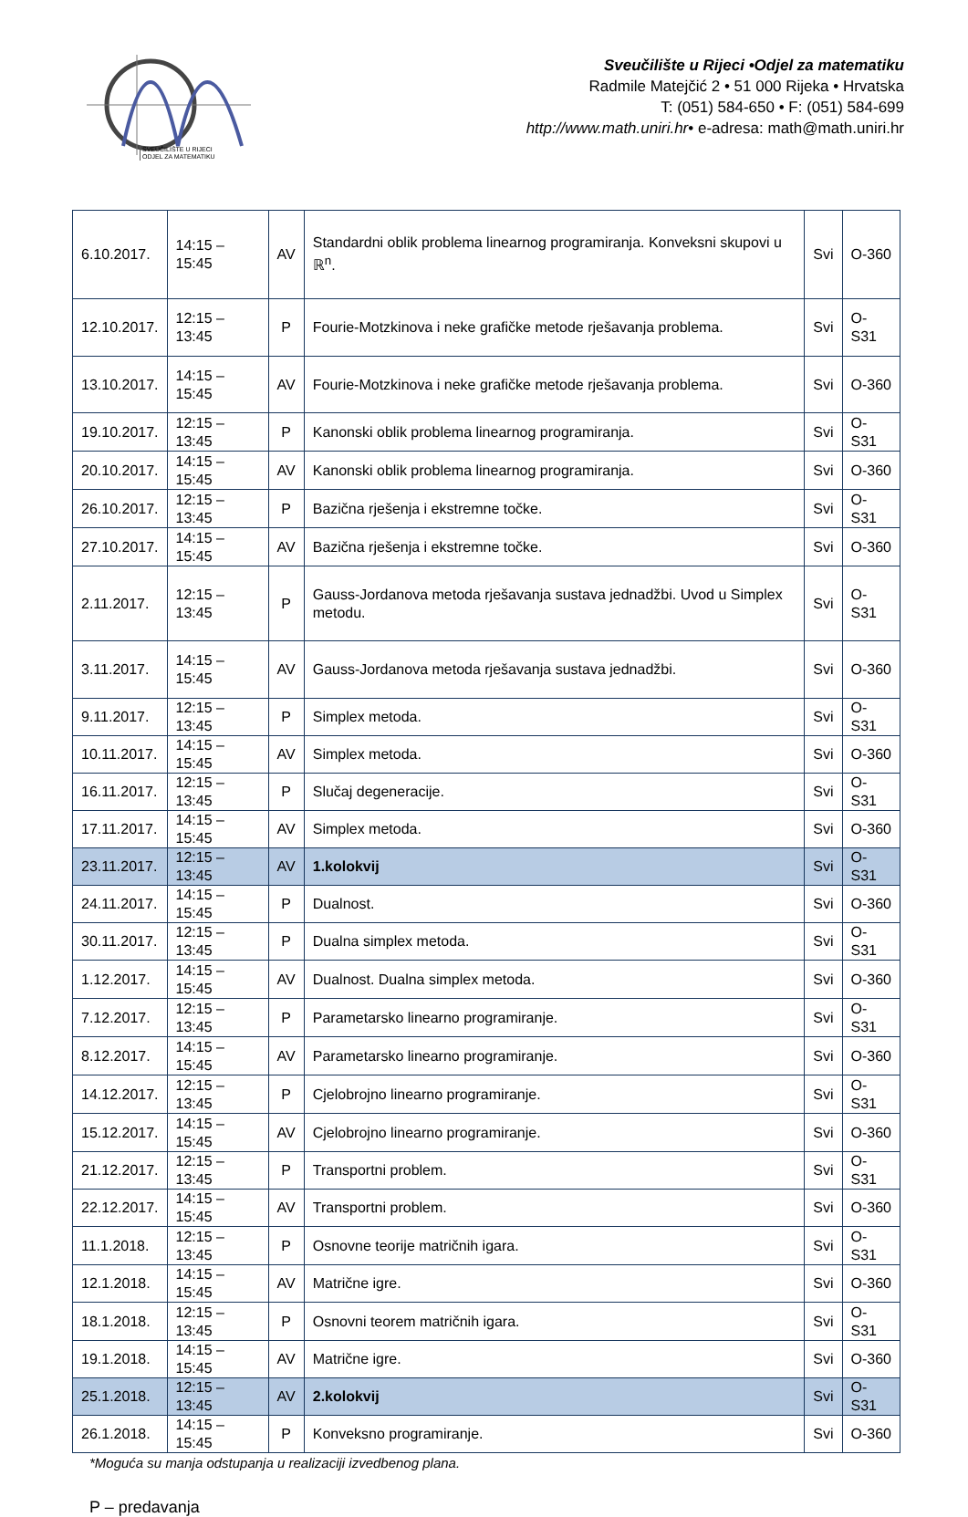SVEUČILIŠTE U RIJECI
ODJEL ZA MATEMATIKU
Sveučilište u Rijeci •Odjel za matematiku
Radmile Matejčić 2 • 51 000 Rijeka • Hrvatska
T: (051) 584-650 • F: (051) 584-699
http://www.math.uniri.hr• e-adresa: math@math.uniri.hr
| 6.10.2017. | 14:15 – 15:45 | AV | Standardni oblik problema linearnog programiranja. Konveksni skupovi u ℝ<sup>n</sup>. | Svi | O-360 |
| 12.10.2017. | 12:15 – 13:45 | P | Fourie-Motzkinova i neke grafičke metode rješavanja problema. | Svi | O-S31 |
| 13.10.2017. | 14:15 – 15:45 | AV | Fourie-Motzkinova i neke grafičke metode rješavanja problema. | Svi | O-360 |
| 19.10.2017. | 12:15 – 13:45 | P | Kanonski oblik problema linearnog programiranja. | Svi | O-S31 |
| 20.10.2017. | 14:15 – 15:45 | AV | Kanonski oblik problema linearnog programiranja. | Svi | O-360 |
| 26.10.2017. | 12:15 – 13:45 | P | Bazična rješenja i ekstremne točke. | Svi | O-S31 |
| 27.10.2017. | 14:15 – 15:45 | AV | Bazična rješenja i ekstremne točke. | Svi | O-360 |
| 2.11.2017. | 12:15 – 13:45 | P | Gauss-Jordanova metoda rješavanja sustava jednadžbi. Uvod u Simplex metodu. | Svi | O-S31 |
| 3.11.2017. | 14:15 – 15:45 | AV | Gauss-Jordanova metoda rješavanja sustava jednadžbi. | Svi | O-360 |
| 9.11.2017. | 12:15 – 13:45 | P | Simplex metoda. | Svi | O-S31 |
| 10.11.2017. | 14:15 – 15:45 | AV | Simplex metoda. | Svi | O-360 |
| 16.11.2017. | 12:15 – 13:45 | P | Slučaj degeneracije. | Svi | O-S31 |
| 17.11.2017. | 14:15 – 15:45 | AV | Simplex metoda. | Svi | O-360 |
| 23.11.2017. | 12:15 – 13:45 | AV | 1.kolokvij | Svi | O-S31 |
| 24.11.2017. | 14:15 – 15:45 | P | Dualnost. | Svi | O-360 |
| 30.11.2017. | 12:15 – 13:45 | P | Dualna simplex metoda. | Svi | O-S31 |
| 1.12.2017. | 14:15 – 15:45 | AV | Dualnost. Dualna simplex metoda. | Svi | O-360 |
| 7.12.2017. | 12:15 – 13:45 | P | Parametarsko linearno programiranje. | Svi | O-S31 |
| 8.12.2017. | 14:15 – 15:45 | AV | Parametarsko linearno programiranje. | Svi | O-360 |
| 14.12.2017. | 12:15 – 13:45 | P | Cjelobrojno linearno programiranje. | Svi | O-S31 |
| 15.12.2017. | 14:15 – 15:45 | AV | Cjelobrojno linearno programiranje. | Svi | O-360 |
| 21.12.2017. | 12:15 – 13:45 | P | Transportni problem. | Svi | O-S31 |
| 22.12.2017. | 14:15 – 15:45 | AV | Transportni problem. | Svi | O-360 |
| 11.1.2018. | 12:15 – 13:45 | P | Osnovne teorije matričnih igara. | Svi | O-S31 |
| 12.1.2018. | 14:15 – 15:45 | AV | Matrične igre. | Svi | O-360 |
| 18.1.2018. | 12:15 – 13:45 | P | Osnovni teorem matričnih igara. | Svi | O-S31 |
| 19.1.2018. | 14:15 – 15:45 | AV | Matrične igre. | Svi | O-360 |
| 25.1.2018. | 12:15 – 13:45 | AV | 2.kolokvij | Svi | O-S31 |
| 26.1.2018. | 14:15 – 15:45 | P | Konveksno programiranje. | Svi | O-360 |
*Moguća su manja odstupanja u realizaciji izvedbenog plana.
P – predavanja